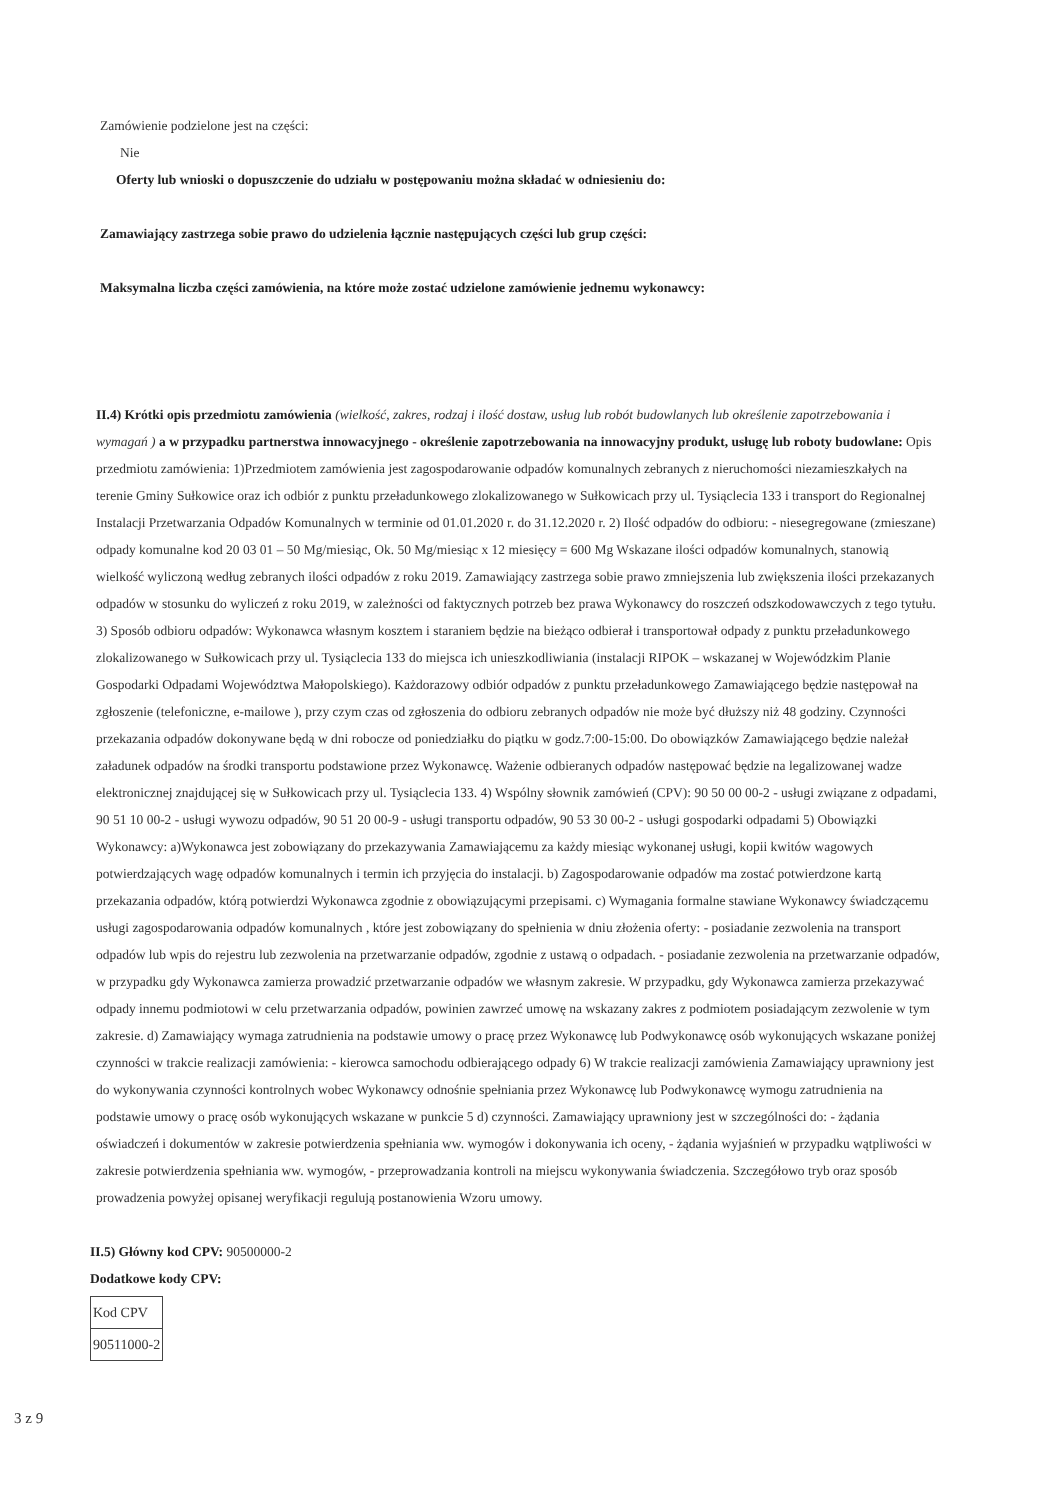Zamówienie podzielone jest na części:
Nie
Oferty lub wnioski o dopuszczenie do udziału w postępowaniu można składać w odniesieniu do:
Zamawiający zastrzega sobie prawo do udzielenia łącznie następujących części lub grup części:
Maksymalna liczba części zamówienia, na które może zostać udzielone zamówienie jednemu wykonawcy:
II.4) Krótki opis przedmiotu zamówienia (wielkość, zakres, rodzaj i ilość dostaw, usług lub robót budowlanych lub określenie zapotrzebowania i wymagań ) a w przypadku partnerstwa innowacyjnego - określenie zapotrzebowania na innowacyjny produkt, usługę lub roboty budowlane: Opis przedmiotu zamówienia: 1)Przedmiotem zamówienia jest zagospodarowanie odpadów komunalnych zebranych z nieruchomości niezamieszkałych na terenie Gminy Sułkowice oraz ich odbiór z punktu przeładunkowego zlokalizowanego w Sułkowicach przy ul. Tysiąclecia 133 i transport do Regionalnej Instalacji Przetwarzania Odpadów Komunalnych w terminie od 01.01.2020 r. do 31.12.2020 r. 2) Ilość odpadów do odbioru: - niesegregowane (zmieszane) odpady komunalne kod 20 03 01 – 50 Mg/miesiąc, Ok. 50 Mg/miesiąc x 12 miesięcy = 600 Mg Wskazane ilości odpadów komunalnych, stanowią wielkość wyliczoną według zebranych ilości odpadów z roku 2019. Zamawiający zastrzega sobie prawo zmniejszenia lub zwiększenia ilości przekazanych odpadów w stosunku do wyliczeń z roku 2019, w zależności od faktycznych potrzeb bez prawa Wykonawcy do roszczeń odszkodowawczych z tego tytułu. 3) Sposób odbioru odpadów: Wykonawca własnym kosztem i staraniem będzie na bieżąco odbierał i transportował odpady z punktu przeładunkowego zlokalizowanego w Sułkowicach przy ul. Tysiąclecia 133 do miejsca ich unieszkodliwiania (instalacji RIPOK – wskazanej w Wojewódzkim Planie Gospodarki Odpadami Województwa Małopolskiego). Każdorazowy odbiór odpadów z punktu przeładunkowego Zamawiającego będzie następował na zgłoszenie (telefoniczne, e-mailowe ), przy czym czas od zgłoszenia do odbioru zebranych odpadów nie może być dłuższy niż 48 godziny. Czynności przekazania odpadów dokonywane będą w dni robocze od poniedziałku do piątku w godz.7:00-15:00. Do obowiązków Zamawiającego będzie należał załadunek odpadów na środki transportu podstawione przez Wykonawcę. Ważenie odbieranych odpadów następować będzie na legalizowanej wadze elektronicznej znajdującej się w Sułkowicach przy ul. Tysiąclecia 133. 4) Wspólny słownik zamówień (CPV): 90 50 00 00-2 - usługi związane z odpadami, 90 51 10 00-2 - usługi wywozu odpadów, 90 51 20 00-9 - usługi transportu odpadów, 90 53 30 00-2 - usługi gospodarki odpadami 5) Obowiązki Wykonawcy: a)Wykonawca jest zobowiązany do przekazywania Zamawiającemu za każdy miesiąc wykonanej usługi, kopii kwitów wagowych potwierdzających wagę odpadów komunalnych i termin ich przyjęcia do instalacji. b) Zagospodarowanie odpadów ma zostać potwierdzone kartą przekazania odpadów, którą potwierdzi Wykonawca zgodnie z obowiązującymi przepisami. c) Wymagania formalne stawiane Wykonawcy świadczącemu usługi zagospodarowania odpadów komunalnych , które jest zobowiązany do spełnienia w dniu złożenia oferty: - posiadanie zezwolenia na transport odpadów lub wpis do rejestru lub zezwolenia na przetwarzanie odpadów, zgodnie z ustawą o odpadach. - posiadanie zezwolenia na przetwarzanie odpadów, w przypadku gdy Wykonawca zamierza prowadzić przetwarzanie odpadów we własnym zakresie. W przypadku, gdy Wykonawca zamierza przekazywać odpady innemu podmiotowi w celu przetwarzania odpadów, powinien zawrzeć umowę na wskazany zakres z podmiotem posiadającym zezwolenie w tym zakresie. d) Zamawiający wymaga zatrudnienia na podstawie umowy o pracę przez Wykonawcę lub Podwykonawcę osób wykonujących wskazane poniżej czynności w trakcie realizacji zamówienia: - kierowca samochodu odbierającego odpady 6) W trakcie realizacji zamówienia Zamawiający uprawniony jest do wykonywania czynności kontrolnych wobec Wykonawcy odnośnie spełniania przez Wykonawcę lub Podwykonawcę wymogu zatrudnienia na podstawie umowy o pracę osób wykonujących wskazane w punkcie 5 d) czynności. Zamawiający uprawniony jest w szczególności do: - żądania oświadczeń i dokumentów w zakresie potwierdzenia spełniania ww. wymogów i dokonywania ich oceny, - żądania wyjaśnień w przypadku wątpliwości w zakresie potwierdzenia spełniania ww. wymogów, - przeprowadzania kontroli na miejscu wykonywania świadczenia. Szczegółowo tryb oraz sposób prowadzenia powyżej opisanej weryfikacji regulują postanowienia Wzoru umowy.
II.5) Główny kod CPV: 90500000-2
Dodatkowe kody CPV:
| Kod CPV |
| 90511000-2 |
3 z 9